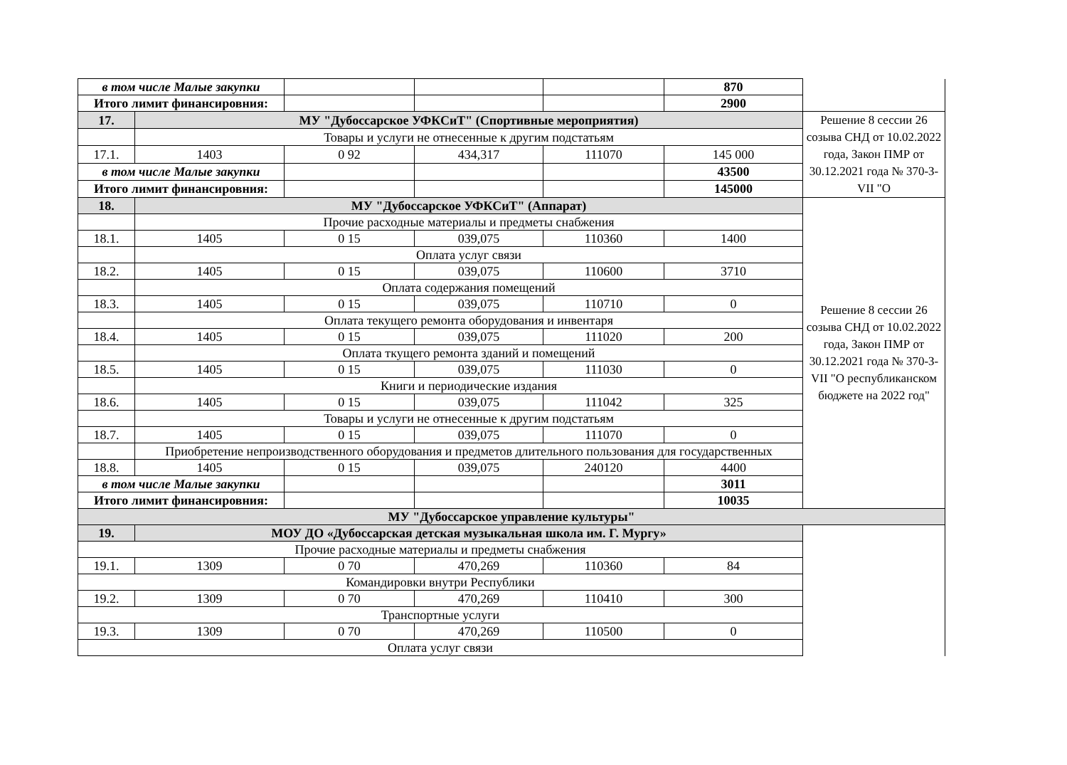| в том числе Малые закупки | | | | | 870 | |
| Итого лимит финансировния: | | | | | 2900 | |
| 17. | МУ "Дубоссарское УФКСиТ" (Спортивные мероприятия) | | | | | Решение 8 сессии 26 созыва СНД от 10.02.2022 года, Закон ПМР от 30.12.2021 года № 370-З-VII "О |
| | Товары и услуги не отнесенные к другим подстатьям | | | | | |
| 17.1. | 1403 | 0 92 | 434,317 | 111070 | 145 000 | |
| в том числе Малые закупки | | | | | 43500 | |
| Итого лимит финансировния: | | | | | 145000 | |
| 18. | МУ "Дубоссарское УФКСиТ" (Аппарат) | | | | | Решение 8 сессии 26 созыва СНД от 10.02.2022 года, Закон ПМР от 30.12.2021 года № 370-З-VII "О республиканском бюджете на 2022 год" |
| | Прочие расходные материалы и предметы снабжения | | | | | |
| 18.1. | 1405 | 0 15 | 039,075 | 110360 | 1400 | |
| | Оплата услуг связи | | | | | |
| 18.2. | 1405 | 0 15 | 039,075 | 110600 | 3710 | |
| | Оплата содержания помещений | | | | | |
| 18.3. | 1405 | 0 15 | 039,075 | 110710 | 0 | |
| | Оплата текущего ремонта оборудования и инвентаря | | | | | |
| 18.4. | 1405 | 0 15 | 039,075 | 111020 | 200 | |
| | Оплата ткущего ремонта зданий и помещений | | | | | |
| 18.5. | 1405 | 0 15 | 039,075 | 111030 | 0 | |
| | Книги и периодические издания | | | | | |
| 18.6. | 1405 | 0 15 | 039,075 | 111042 | 325 | |
| | Товары и услуги не отнесенные к другим подстатьям | | | | | |
| 18.7. | 1405 | 0 15 | 039,075 | 111070 | 0 | |
| | Приобретение непроизводственного оборудования и предметов длительного пользования для государственных | | | | | |
| 18.8. | 1405 | 0 15 | 039,075 | 240120 | 4400 | |
| в том числе Малые закупки | | | | | 3011 | |
| Итого лимит финансировния: | | | | | 10035 | |
| МУ "Дубоссарское управление культуры" | | | | | | |
| 19. | МОУ ДО «Дубоссарская детская музыкальная школа им. Г. Мургу» | | | | | |
| Прочие расходные материалы и предметы снабжения | | | | | | |
| 19.1. | 1309 | 0 70 | 470,269 | 110360 | 84 | |
| Командировки внутри Республики | | | | | | |
| 19.2. | 1309 | 0 70 | 470,269 | 110410 | 300 | |
| Транспортные услуги | | | | | | |
| 19.3. | 1309 | 0 70 | 470,269 | 110500 | 0 | |
| Оплата услуг связи | | | | | | |